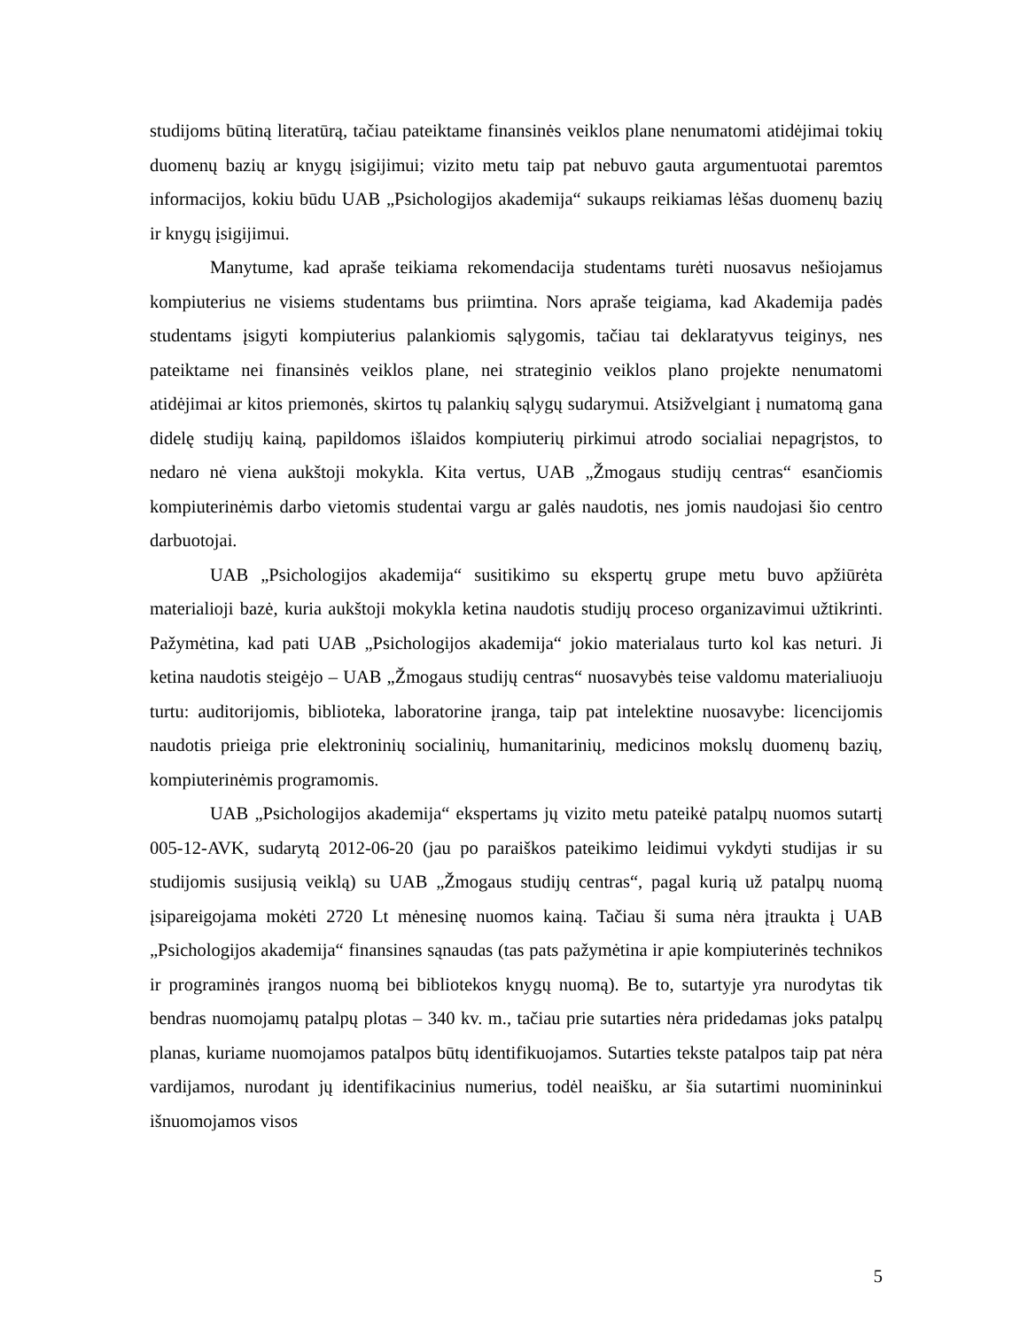studijoms būtiną literatūrą, tačiau pateiktame finansinės veiklos plane nenumatomi atidėjimai tokių duomenų bazių ar knygų įsigijimui; vizito metu taip pat nebuvo gauta argumentuotai paremtos informacijos, kokiu būdu UAB „Psichologijos akademija“ sukaups reikiamas lėšas duomenų bazių ir knygų įsigijimui.
Manytume, kad apraše teikiama rekomendacija studentams turėti nuosavus nešiojamus kompiuterius ne visiems studentams bus priimtina. Nors apraše teigiama, kad Akademija padės studentams įsigyti kompiuterius palankiomis sąlygomis, tačiau tai deklaratyvus teiginys, nes pateiktame nei finansinės veiklos plane, nei strateginio veiklos plano projekte nenumatomi atidėjimai ar kitos priemonės, skirtos tų palankių sąlygų sudarymui. Atsižvelgiant į numatomą gana didelę studijų kainą, papildomos išlaidos kompiuterių pirkimui atrodo socialiai nepagrįstos, to nedaro nė viena aukštoji mokykla. Kita vertus, UAB „Žmogaus studijų centras“ esančiomis kompiuterinėmis darbo vietomis studentai vargu ar galės naudotis, nes jomis naudojasi šio centro darbuotojai.
UAB „Psichologijos akademija“ susitikimo su ekspertų grupe metu buvo apžiūrėta materialioji bazė, kuria aukštoji mokykla ketina naudotis studijų proceso organizavimui užtikrinti. Pažymėtina, kad pati UAB „Psichologijos akademija“ jokio materialaus turto kol kas neturi. Ji ketina naudotis steigėjo – UAB „Žmogaus studijų centras“ nuosavybės teise valdomu materialiuoju turtu: auditorijomis, biblioteka, laboratorine įranga, taip pat intelektine nuosavybe: licencijomis naudotis prieiga prie elektroninių socialinių, humanitarinių, medicinos mokslų duomenų bazių, kompiuterinėmis programomis.
UAB „Psichologijos akademija“ ekspertams jų vizito metu pateikė patalpų nuomos sutartį 005-12-AVK, sudarytą 2012-06-20 (jau po paraiškos pateikimo leidimui vykdyti studijas ir su studijomis susijusią veiklą) su UAB „Žmogaus studijų centras“, pagal kurią už patalpų nuomą įsipareigojama mokėti 2720 Lt mėnesinę nuomos kainą. Tačiau ši suma nėra įtraukta į UAB „Psichologijos akademija“ finansines sąnaudas (tas pats pažymėtina ir apie kompiuterinės technikos ir programinės įrangos nuomą bei bibliotekos knygų nuomą). Be to, sutartyje yra nurodytas tik bendras nuomojamų patalpų plotas – 340 kv. m., tačiau prie sutarties nėra pridedamas joks patalpų planas, kuriame nuomojamos patalpos būtų identifikuojamos. Sutarties tekste patalpos taip pat nėra vardijamos, nurodant jų identifikacinius numerius, todėl neaišku, ar šia sutartimi nuomininkui išnuomojamos visos
5